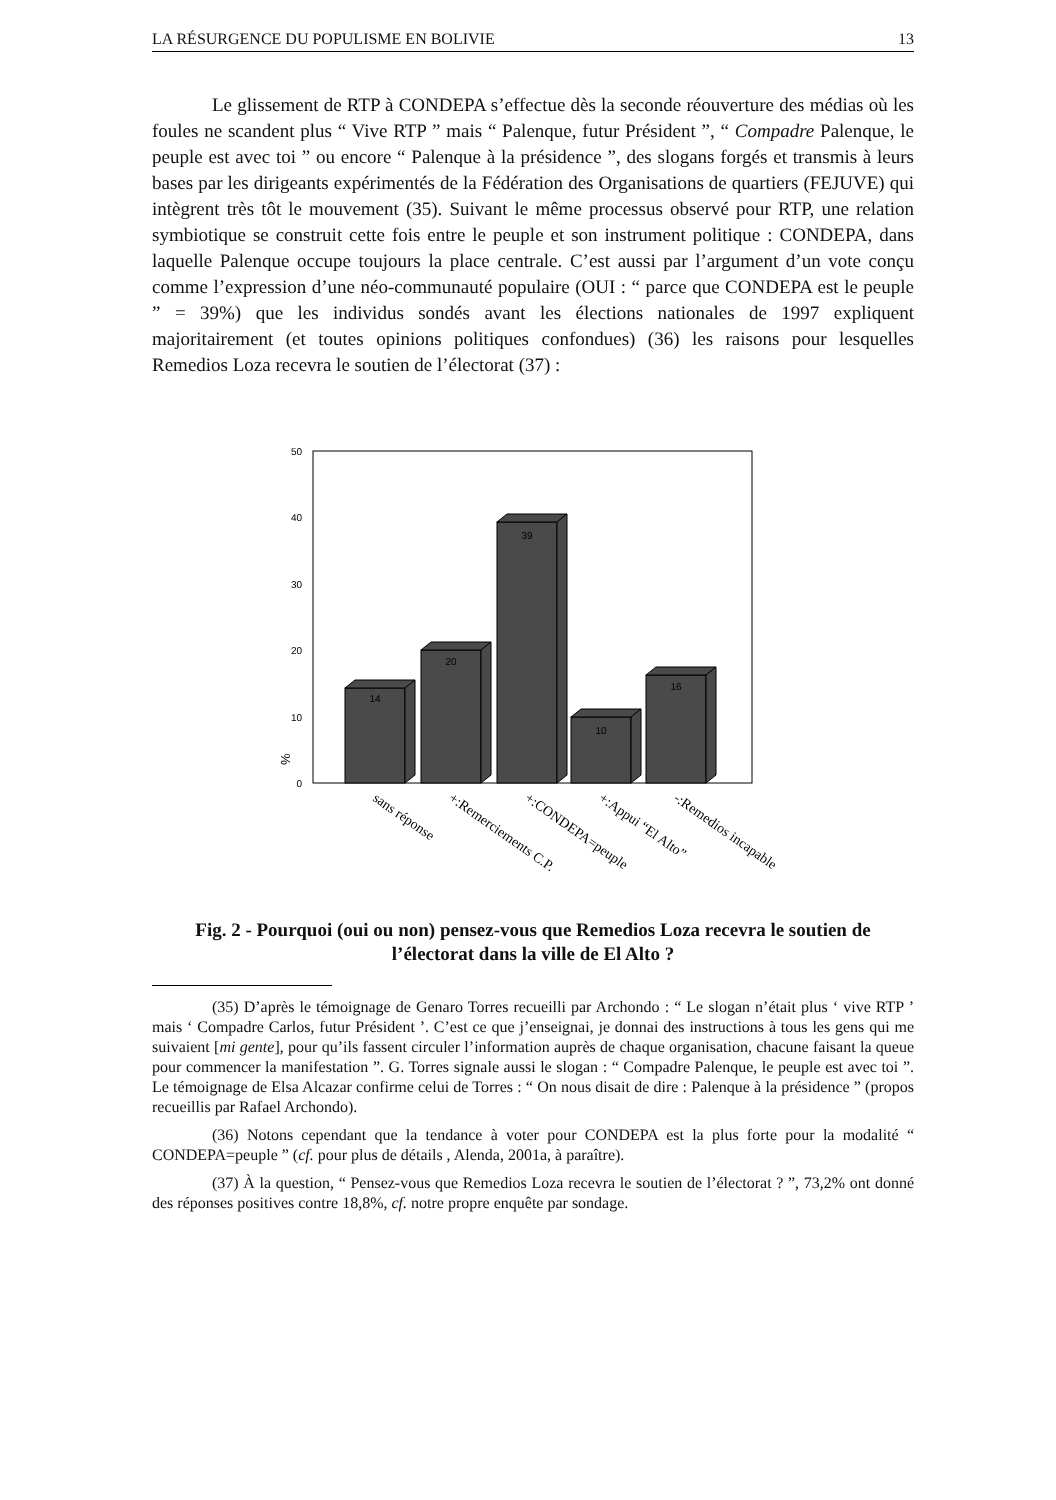LA RÉSURGENCE DU POPULISME EN BOLIVIE 13
Le glissement de RTP à CONDEPA s’effectue dès la seconde réouverture des médias où les foules ne scandent plus “ Vive RTP ” mais “ Palenque, futur Président ”, “ Compadre Palenque, le peuple est avec toi ” ou encore “ Palenque à la présidence ”, des slogans forgés et transmis à leurs bases par les dirigeants expérimentés de la Fédération des Organisations de quartiers (FEJUVE) qui intègrent très tôt le mouvement (35). Suivant le même processus observé pour RTP, une relation symbiotique se construit cette fois entre le peuple et son instrument politique : CONDEPA, dans laquelle Palenque occupe toujours la place centrale. C’est aussi par l’argument d’un vote conçu comme l’expression d’une néo-communauté populaire (OUI : “ parce que CONDEPA est le peuple ” = 39%) que les individus sondés avant les élections nationales de 1997 expliquent majoritairement (et toutes opinions politiques confondues) (36) les raisons pour lesquelles Remedios Loza recevra le soutien de l’électorat (37) :
0
10
20
30
40
50
%
14
20
39
10
16
sans réponse
+:Remerciements C.P.
+:CONDEPA=peuple
+:Appui “El Alto”
-:Remedios incapable
Fig. 2 - Pourquoi (oui ou non) pensez-vous que Remedios Loza recevra le soutien de l’électorat dans la ville de El Alto ?
(35) D’après le témoignage de Genaro Torres recueilli par Archondo : “ Le slogan n’était plus ‘ vive RTP ’ mais ‘ Compadre Carlos, futur Président ’. C’est ce que j’enseignai, je donnai des instructions à tous les gens qui me suivaient [mi gente], pour qu’ils fassent circuler l’information auprès de chaque organisation, chacune faisant la queue pour commencer la manifestation ”. G. Torres signale aussi le slogan : “ Compadre Palenque, le peuple est avec toi ”. Le témoignage de Elsa Alcazar confirme celui de Torres : “ On nous disait de dire : Palenque à la présidence ” (propos recueillis par Rafael Archondo).
(36) Notons cependant que la tendance à voter pour CONDEPA est la plus forte pour la modalité “ CONDEPA=peuple ” (cf. pour plus de détails , Alenda, 2001a, à paraître).
(37) À la question, “ Pensez-vous que Remedios Loza recevra le soutien de l’électorat ? ”, 73,2% ont donné des réponses positives contre 18,8%, cf. notre propre enquête par sondage.